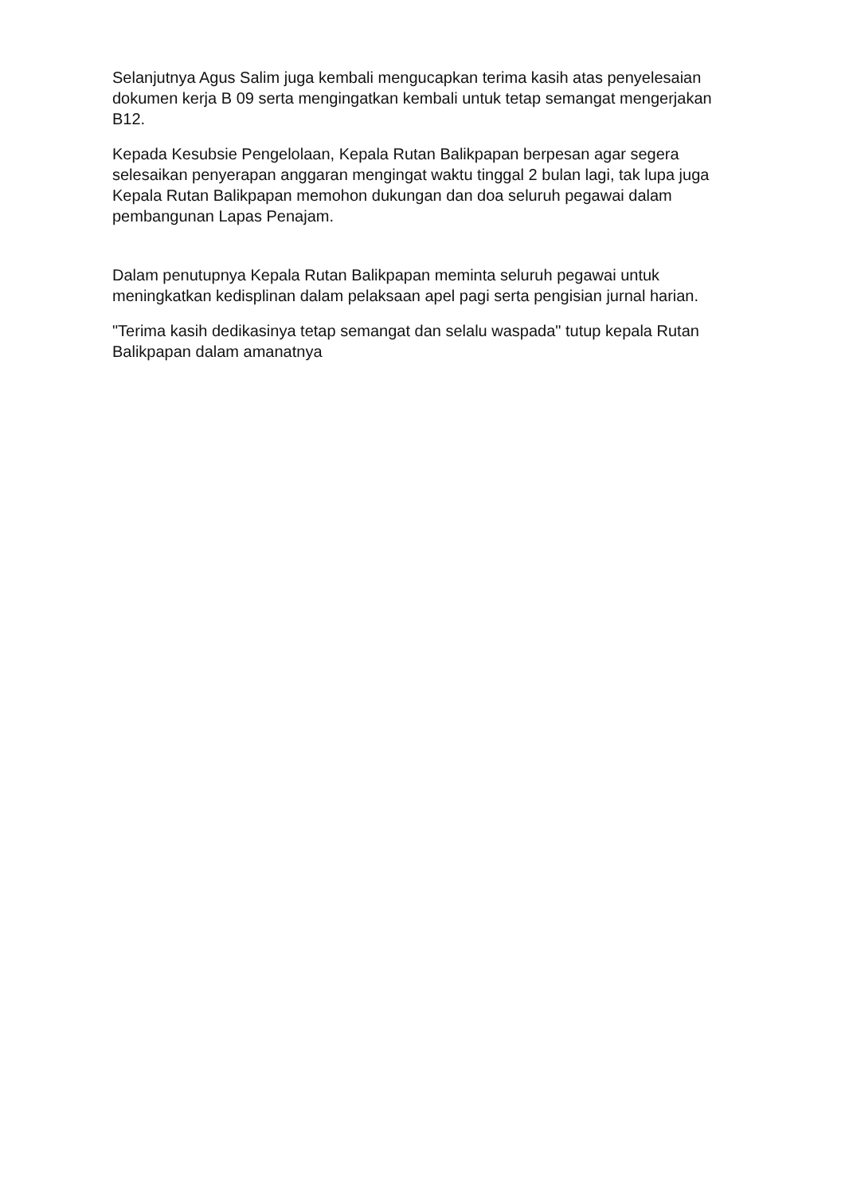Selanjutnya Agus Salim juga kembali mengucapkan terima kasih atas penyelesaian dokumen kerja B 09 serta mengingatkan kembali untuk tetap semangat mengerjakan B12.
Kepada Kesubsie Pengelolaan, Kepala Rutan Balikpapan berpesan agar segera selesaikan penyerapan anggaran mengingat waktu tinggal 2 bulan lagi, tak lupa juga Kepala Rutan Balikpapan memohon dukungan dan doa seluruh pegawai dalam pembangunan Lapas Penajam.
Dalam penutupnya Kepala Rutan Balikpapan meminta seluruh pegawai untuk meningkatkan kedisplinan dalam pelaksaan apel pagi serta pengisian jurnal harian.
"Terima kasih dedikasinya tetap semangat dan selalu waspada" tutup kepala Rutan Balikpapan dalam amanatnya